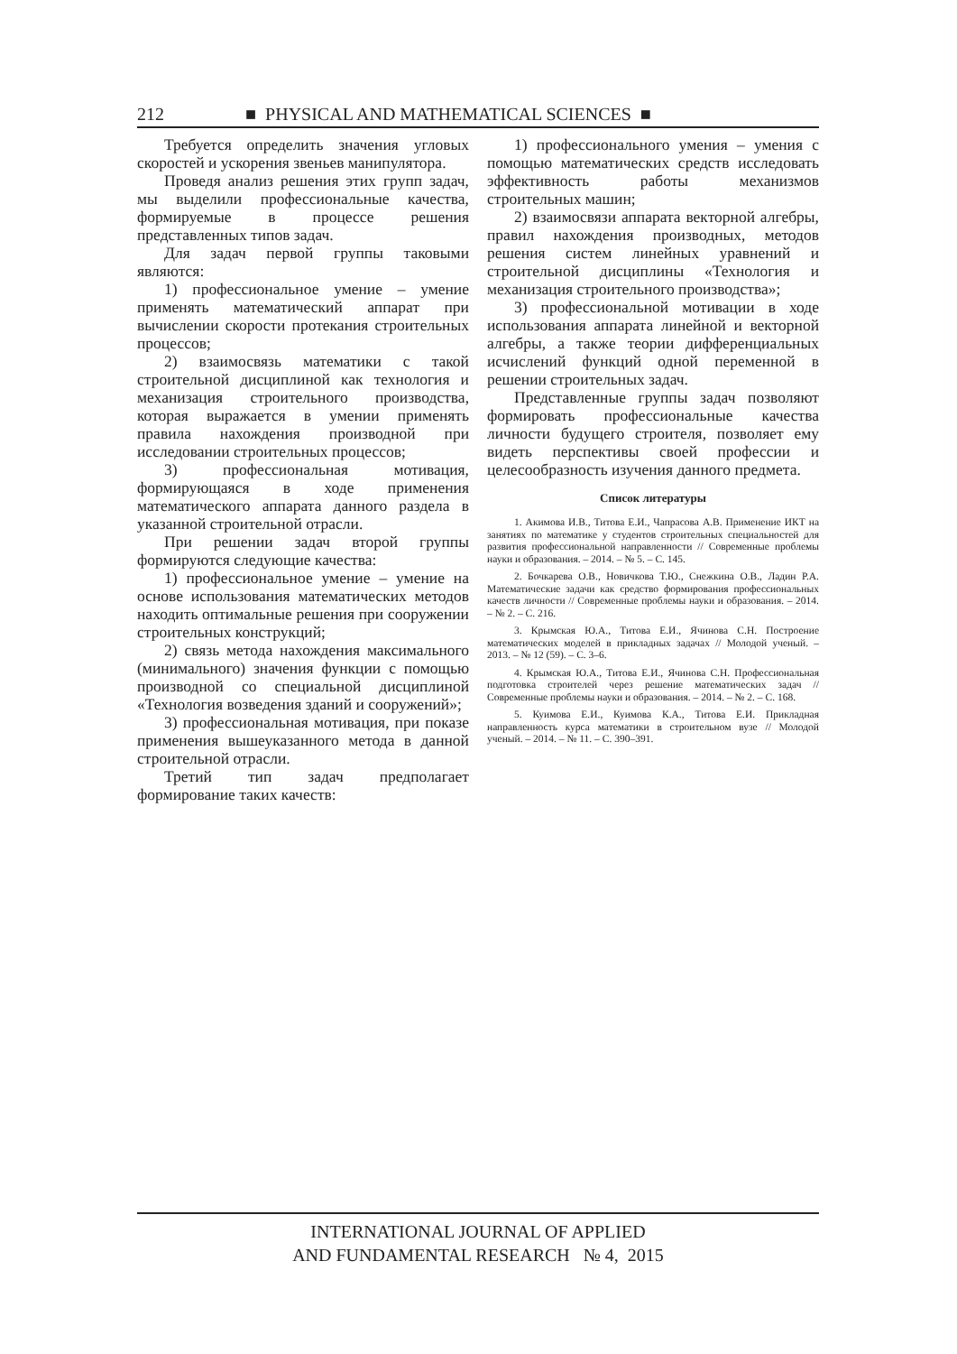212 ■ PHYSICAL AND MATHEMATICAL SCIENCES ■
Требуется определить значения угловых скоростей и ускорения звеньев манипулятора.
Проведя анализ решения этих групп задач, мы выделили профессиональные качества, формируемые в процессе решения представленных типов задач.
Для задач первой группы таковыми являются:
1) профессиональное умение – умение применять математический аппарат при вычислении скорости протекания строительных процессов;
2) взаимосвязь математики с такой строительной дисциплиной как технология и механизация строительного производства, которая выражается в умении применять правила нахождения производной при исследовании строительных процессов;
3) профессиональная мотивация, формирующаяся в ходе применения математического аппарата данного раздела в указанной строительной отрасли.
При решении задач второй группы формируются следующие качества:
1) профессиональное умение – умение на основе использования математических методов находить оптимальные решения при сооружении строительных конструкций;
2) связь метода нахождения максимального (минимального) значения функции с помощью производной со специальной дисциплиной «Технология возведения зданий и сооружений»;
3) профессиональная мотивация, при показе применения вышеуказанного метода в данной строительной отрасли.
Третий тип задач предполагает формирование таких качеств:
1) профессионального умения – умения с помощью математических средств исследовать эффективность работы механизмов строительных машин;
2) взаимосвязи аппарата векторной алгебры, правил нахождения производных, методов решения систем линейных уравнений и строительной дисциплины «Технология и механизация строительного производства»;
3) профессиональной мотивации в ходе использования аппарата линейной и векторной алгебры, а также теории дифференциальных исчислений функций одной переменной в решении строительных задач.
Представленные группы задач позволяют формировать профессиональные качества личности будущего строителя, позволяет ему видеть перспективы своей профессии и целесообразность изучения данного предмета.
Список литературы
1. Акимова И.В., Титова Е.И., Чапрасова А.В. Применение ИКТ на занятиях по математике у студентов строительных специальностей для развития профессиональной направленности // Современные проблемы науки и образования. – 2014. – № 5. – С. 145.
2. Бочкарева О.В., Новичкова Т.Ю., Снежкина О.В., Ладин Р.А. Математические задачи как средство формирования профессиональных качеств личности // Современные проблемы науки и образования. – 2014. – № 2. – С. 216.
3. Крымская Ю.А., Титова Е.И., Ячинова С.Н. Построение математических моделей в прикладных задачах // Молодой ученый. – 2013. – № 12 (59). – С. 3–6.
4. Крымская Ю.А., Титова Е.И., Ячинова С.Н. Профессиональная подготовка строителей через решение математических задач // Современные проблемы науки и образования. – 2014. – № 2. – С. 168.
5. Куимова Е.И., Куимова К.А., Титова Е.И. Прикладная направленность курса математики в строительном вузе // Молодой ученый. – 2014. – № 11. – С. 390–391.
INTERNATIONAL JOURNAL OF APPLIED
AND FUNDAMENTAL RESEARCH № 4, 2015